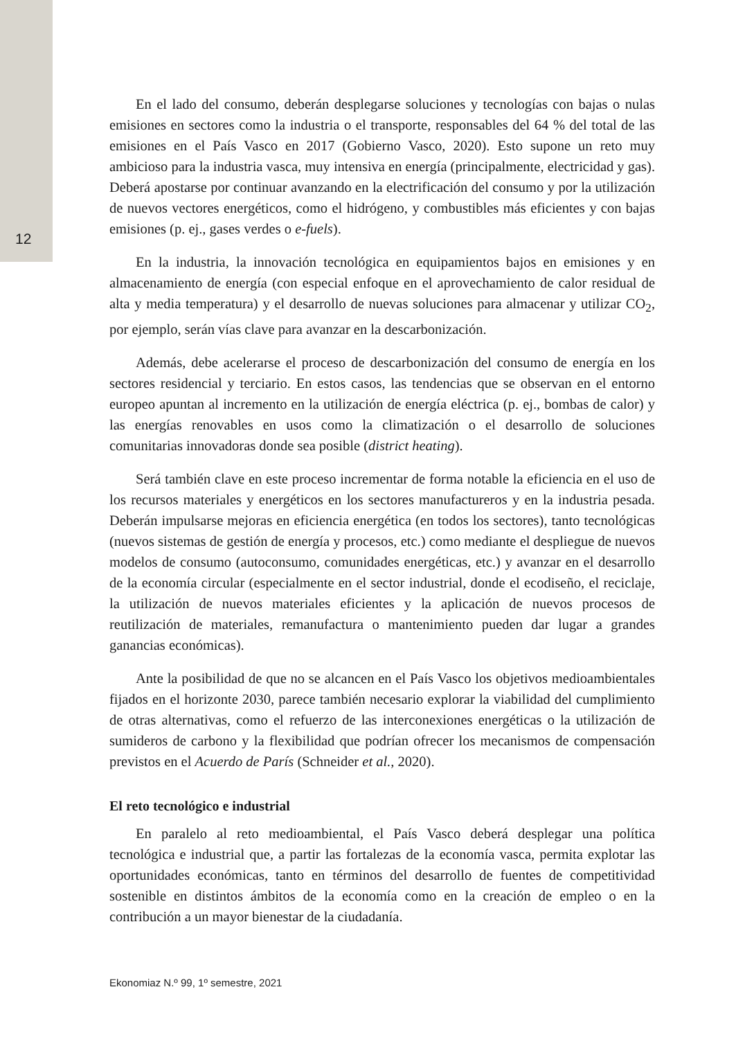12
En el lado del consumo, deberán desplegarse soluciones y tecnologías con bajas o nulas emisiones en sectores como la industria o el transporte, responsables del 64 % del total de las emisiones en el País Vasco en 2017 (Gobierno Vasco, 2020). Esto supone un reto muy ambicioso para la industria vasca, muy intensiva en energía (principalmente, electricidad y gas). Deberá apostarse por continuar avanzando en la electrificación del consumo y por la utilización de nuevos vectores energéticos, como el hidrógeno, y combustibles más eficientes y con bajas emisiones (p. ej., gases verdes o e-fuels).
En la industria, la innovación tecnológica en equipamientos bajos en emisiones y en almacenamiento de energía (con especial enfoque en el aprovechamiento de calor residual de alta y media temperatura) y el desarrollo de nuevas soluciones para almacenar y utilizar CO<sub>2</sub>, por ejemplo, serán vías clave para avanzar en la descarbonización.
Además, debe acelerarse el proceso de descarbonización del consumo de energía en los sectores residencial y terciario. En estos casos, las tendencias que se observan en el entorno europeo apuntan al incremento en la utilización de energía eléctrica (p. ej., bombas de calor) y las energías renovables en usos como la climatización o el desarrollo de soluciones comunitarias innovadoras donde sea posible (district heating).
Será también clave en este proceso incrementar de forma notable la eficiencia en el uso de los recursos materiales y energéticos en los sectores manufactureros y en la industria pesada. Deberán impulsarse mejoras en eficiencia energética (en todos los sectores), tanto tecnológicas (nuevos sistemas de gestión de energía y procesos, etc.) como mediante el despliegue de nuevos modelos de consumo (autoconsumo, comunidades energéticas, etc.) y avanzar en el desarrollo de la economía circular (especialmente en el sector industrial, donde el ecodiseño, el reciclaje, la utilización de nuevos materiales eficientes y la aplicación de nuevos procesos de reutilización de materiales, remanufactura o mantenimiento pueden dar lugar a grandes ganancias económicas).
Ante la posibilidad de que no se alcancen en el País Vasco los objetivos medioambientales fijados en el horizonte 2030, parece también necesario explorar la viabilidad del cumplimiento de otras alternativas, como el refuerzo de las interconexiones energéticas o la utilización de sumideros de carbono y la flexibilidad que podrían ofrecer los mecanismos de compensación previstos en el Acuerdo de París (Schneider et al., 2020).
El reto tecnológico e industrial
En paralelo al reto medioambiental, el País Vasco deberá desplegar una política tecnológica e industrial que, a partir las fortalezas de la economía vasca, permita explotar las oportunidades económicas, tanto en términos del desarrollo de fuentes de competitividad sostenible en distintos ámbitos de la economía como en la creación de empleo o en la contribución a un mayor bienestar de la ciudadanía.
Ekonomiaz N.º 99, 1º semestre, 2021